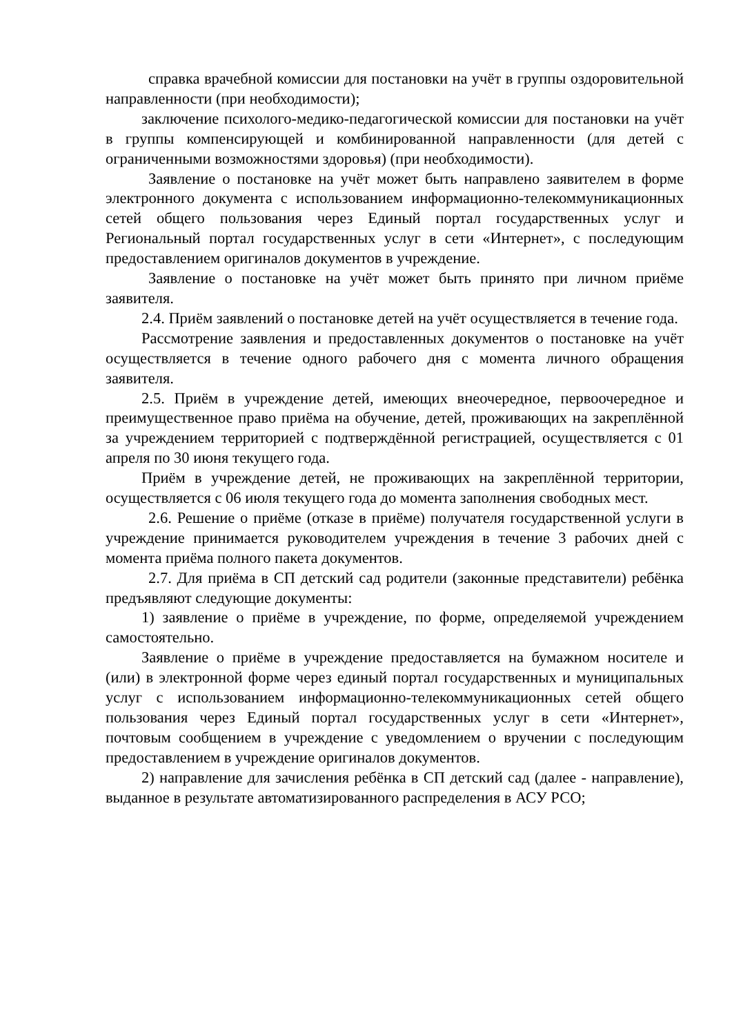справка врачебной комиссии для постановки на учёт в группы оздоровительной направленности (при необходимости);
заключение психолого-медико-педагогической комиссии для постановки на учёт в группы компенсирующей и комбинированной направленности (для детей с ограниченными возможностями здоровья) (при необходимости).
Заявление о постановке на учёт может быть направлено заявителем в форме электронного документа с использованием информационно-телекоммуникационных сетей общего пользования через Единый портал государственных услуг и Региональный портал государственных услуг в сети «Интернет», с последующим предоставлением оригиналов документов в учреждение.
Заявление о постановке на учёт может быть принято при личном приёме заявителя.
2.4. Приём заявлений о постановке детей на учёт осуществляется в течение года.
Рассмотрение заявления и предоставленных документов о постановке на учёт осуществляется в течение одного рабочего дня с момента личного обращения заявителя.
2.5. Приём в учреждение детей, имеющих внеочередное, первоочередное и преимущественное право приёма на обучение, детей, проживающих на закреплённой за учреждением территорией с подтверждённой регистрацией, осуществляется с 01 апреля по 30 июня текущего года.
Приём в учреждение детей, не проживающих на закреплённой территории, осуществляется с 06 июля текущего года до момента заполнения свободных мест.
2.6. Решение о приёме (отказе в приёме) получателя государственной услуги в учреждение принимается руководителем учреждения в течение 3 рабочих дней с момента приёма полного пакета документов.
2.7. Для приёма в СП детский сад родители (законные представители) ребёнка предъявляют следующие документы:
1) заявление о приёме в учреждение, по форме, определяемой учреждением самостоятельно.
Заявление о приёме в учреждение предоставляется на бумажном носителе и (или) в электронной форме через единый портал государственных и муниципальных услуг с использованием информационно-телекоммуникационных сетей общего пользования через Единый портал государственных услуг в сети «Интернет», почтовым сообщением в учреждение с уведомлением о вручении с последующим предоставлением в учреждение оригиналов документов.
2) направление для зачисления ребёнка в СП детский сад (далее - направление), выданное в результате автоматизированного распределения в АСУ РСО;